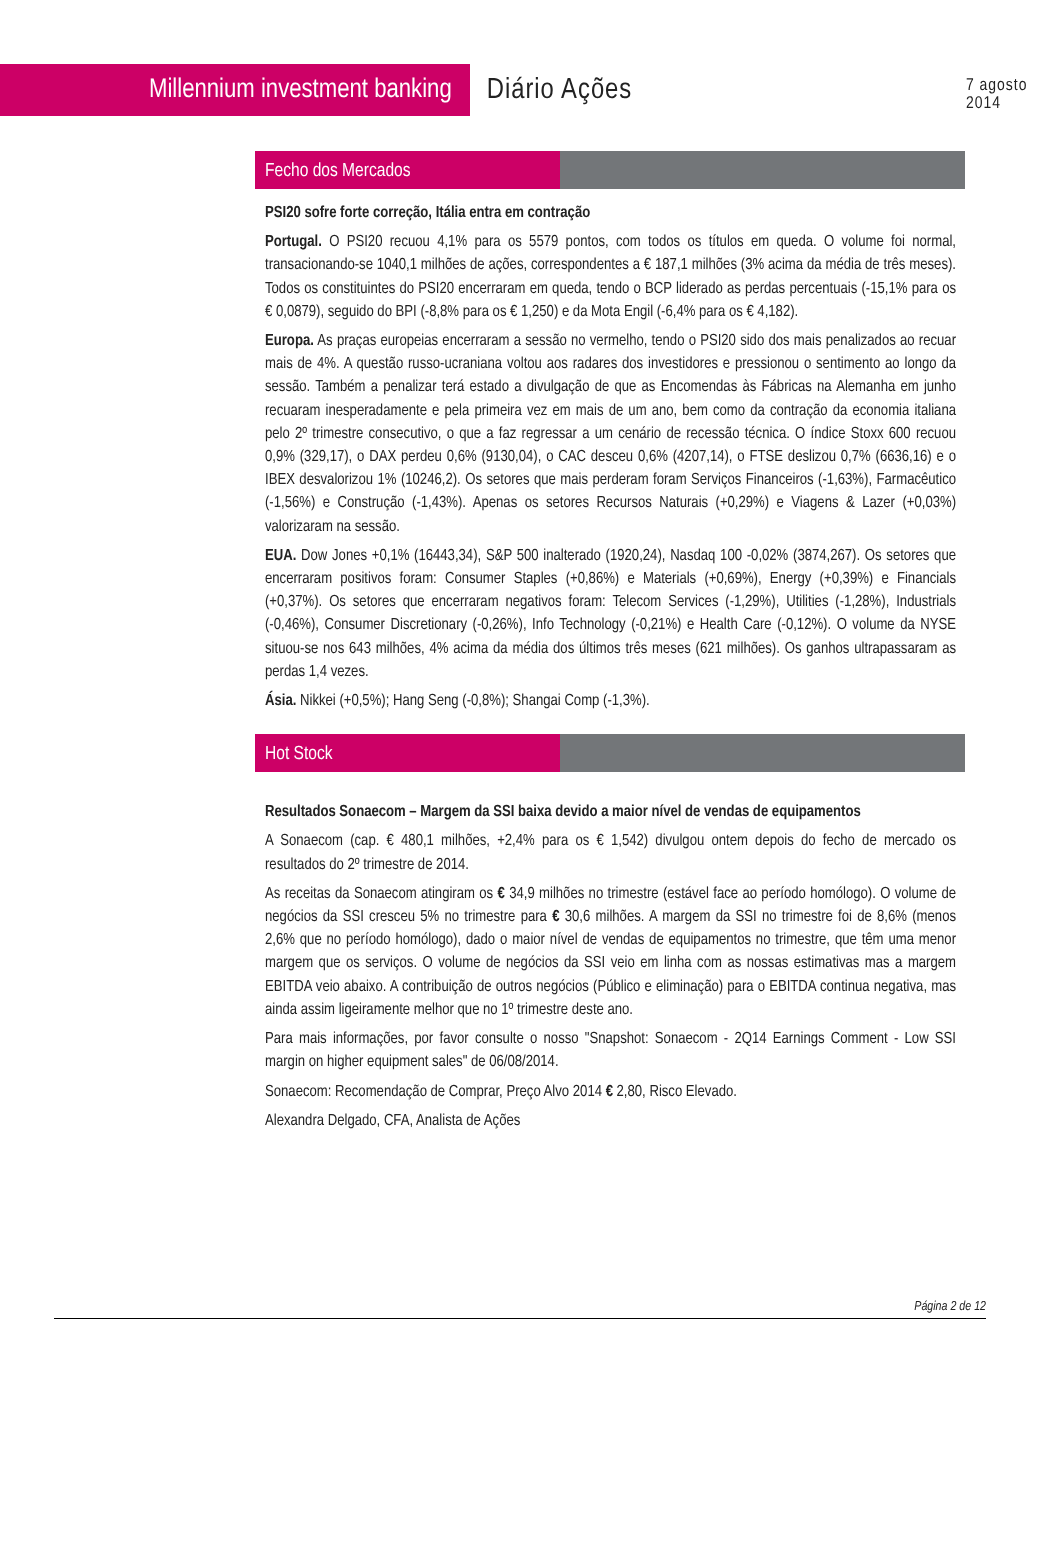Millennium investment banking
Diário Ações
7 agosto 2014
Fecho dos Mercados
PSI20 sofre forte correção, Itália entra em contração
Portugal. O PSI20 recuou 4,1% para os 5579 pontos, com todos os títulos em queda. O volume foi normal, transacionando-se 1040,1 milhões de ações, correspondentes a € 187,1 milhões (3% acima da média de três meses). Todos os constituintes do PSI20 encerraram em queda, tendo o BCP liderado as perdas percentuais (-15,1% para os € 0,0879), seguido do BPI (-8,8% para os € 1,250) e da Mota Engil (-6,4% para os € 4,182).
Europa. As praças europeias encerraram a sessão no vermelho, tendo o PSI20 sido dos mais penalizados ao recuar mais de 4%. A questão russo-ucraniana voltou aos radares dos investidores e pressionou o sentimento ao longo da sessão. Também a penalizar terá estado a divulgação de que as Encomendas às Fábricas na Alemanha em junho recuaram inesperadamente e pela primeira vez em mais de um ano, bem como da contração da economia italiana pelo 2º trimestre consecutivo, o que a faz regressar a um cenário de recessão técnica. O índice Stoxx 600 recuou 0,9% (329,17), o DAX perdeu 0,6% (9130,04), o CAC desceu 0,6% (4207,14), o FTSE deslizou 0,7% (6636,16) e o IBEX desvalorizou 1% (10246,2). Os setores que mais perderam foram Serviços Financeiros (-1,63%), Farmacêutico (-1,56%) e Construção (-1,43%). Apenas os setores Recursos Naturais (+0,29%) e Viagens & Lazer (+0,03%) valorizaram na sessão.
EUA. Dow Jones +0,1% (16443,34), S&P 500 inalterado (1920,24), Nasdaq 100 -0,02% (3874,267). Os setores que encerraram positivos foram: Consumer Staples (+0,86%) e Materials (+0,69%), Energy (+0,39%) e Financials (+0,37%). Os setores que encerraram negativos foram: Telecom Services (-1,29%), Utilities (-1,28%), Industrials (-0,46%), Consumer Discretionary (-0,26%), Info Technology (-0,21%) e Health Care (-0,12%). O volume da NYSE situou-se nos 643 milhões, 4% acima da média dos últimos três meses (621 milhões). Os ganhos ultrapassaram as perdas 1,4 vezes.
Ásia. Nikkei (+0,5%); Hang Seng (-0,8%); Shangai Comp (-1,3%).
Hot Stock
Resultados Sonaecom – Margem da SSI baixa devido a maior nível de vendas de equipamentos
A Sonaecom (cap. € 480,1 milhões, +2,4% para os € 1,542) divulgou ontem depois do fecho de mercado os resultados do 2º trimestre de 2014.
As receitas da Sonaecom atingiram os € 34,9 milhões no trimestre (estável face ao período homólogo). O volume de negócios da SSI cresceu 5% no trimestre para € 30,6 milhões. A margem da SSI no trimestre foi de 8,6% (menos 2,6% que no período homólogo), dado o maior nível de vendas de equipamentos no trimestre, que têm uma menor margem que os serviços. O volume de negócios da SSI veio em linha com as nossas estimativas mas a margem EBITDA veio abaixo. A contribuição de outros negócios (Público e eliminação) para o EBITDA continua negativa, mas ainda assim ligeiramente melhor que no 1º trimestre deste ano.
Para mais informações, por favor consulte o nosso "Snapshot: Sonaecom - 2Q14 Earnings Comment - Low SSI margin on higher equipment sales" de 06/08/2014.
Sonaecom: Recomendação de Comprar, Preço Alvo 2014 € 2,80, Risco Elevado.
Alexandra Delgado, CFA, Analista de Ações
Página 2 de 12